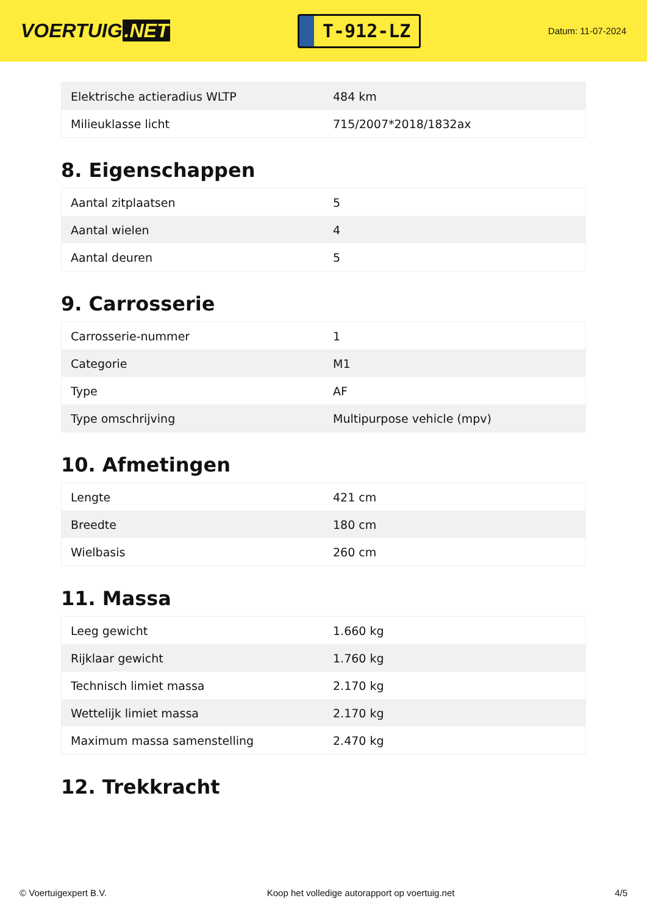VOERTUIG.NET
T-912-LZ
Datum: 11-07-2024
| Elektrische actieradius WLTP | 484 km |
| Milieuklasse licht | 715/2007*2018/1832ax |
8. Eigenschappen
| Aantal zitplaatsen | 5 |
| Aantal wielen | 4 |
| Aantal deuren | 5 |
9. Carrosserie
| Carrosserie-nummer | 1 |
| Categorie | M1 |
| Type | AF |
| Type omschrijving | Multipurpose vehicle (mpv) |
10. Afmetingen
| Lengte | 421 cm |
| Breedte | 180 cm |
| Wielbasis | 260 cm |
11. Massa
| Leeg gewicht | 1.660 kg |
| Rijklaar gewicht | 1.760 kg |
| Technisch limiet massa | 2.170 kg |
| Wettelijk limiet massa | 2.170 kg |
| Maximum massa samenstelling | 2.470 kg |
12. Trekkracht
© Voertuigexpert B.V. Koop het volledige autorapport op voertuig.net 4/5